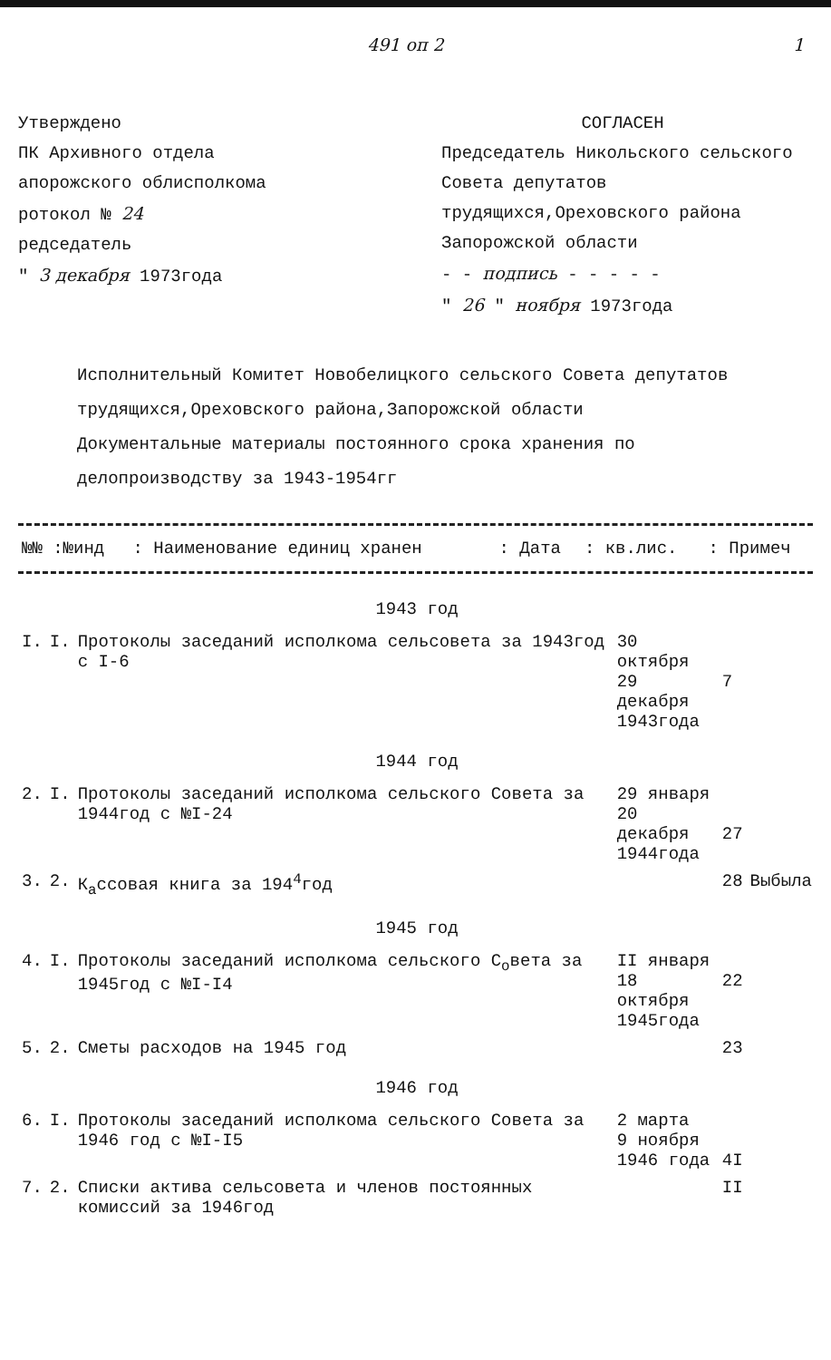491 оп 2 1
Утверждено
ПК Архивного отдела
апорожского облисполкома
ротокол № 24
редседатель
" 3 декабря 1973года
СОГЛАСЕН
Председатель Никольского сельского Совета депутатов трудящихся,Ореховского района Запорожской области
- - подпись - - - - -
" 26 " ноября 1973года
Исполнительный Комитет Новобелицкого сельского Совета депутатов трудящихся,Ореховского района,Запорожской области
Документальные материалы постоянного срока хранения по делопроизводству за 1943-1954гг
| №№ :№инд | : Наименование единиц хранен | : Дата | : кв.лис. | : Примеч |
| --- | --- | --- | --- | --- |
| 1943 год | | | | | |
| I. | I. | Протоколы заседаний исполкома сельсовета за 1943год с I-6 | 30 октября 29 декабря 1943года | 7 | |
| 1944 год | | | | | |
| 2. | I. | Протоколы заседаний исполкома сельского Совета за 1944год с №I-24 | 29 января 20 декабря 1944года | 27 | |
| 3. | 2. | К<sub>а</sub>ссовая книга за 194<sup>4</sup>год | | 28 | Выбыла |
| 1945 год | | | | | |
| 4. | I. | Протоколы заседаний исполкома сельского С<sub>о</sub>вета за 1945год с №I-I4 | II января 18 октября 1945года | 22 | |
| 5. | 2. | Сметы расходов на 1945 год | | 23 | |
| 1946 год | | | | | |
| 6. | I. | Протоколы заседаний исполкома сельского Совета за 1946 год с №I-I5 | 2 марта 9 ноября 1946 года | 4I | |
| 7. | 2. | Списки актива сельсовета и членов постоянных комиссий за 1946год | | II | |